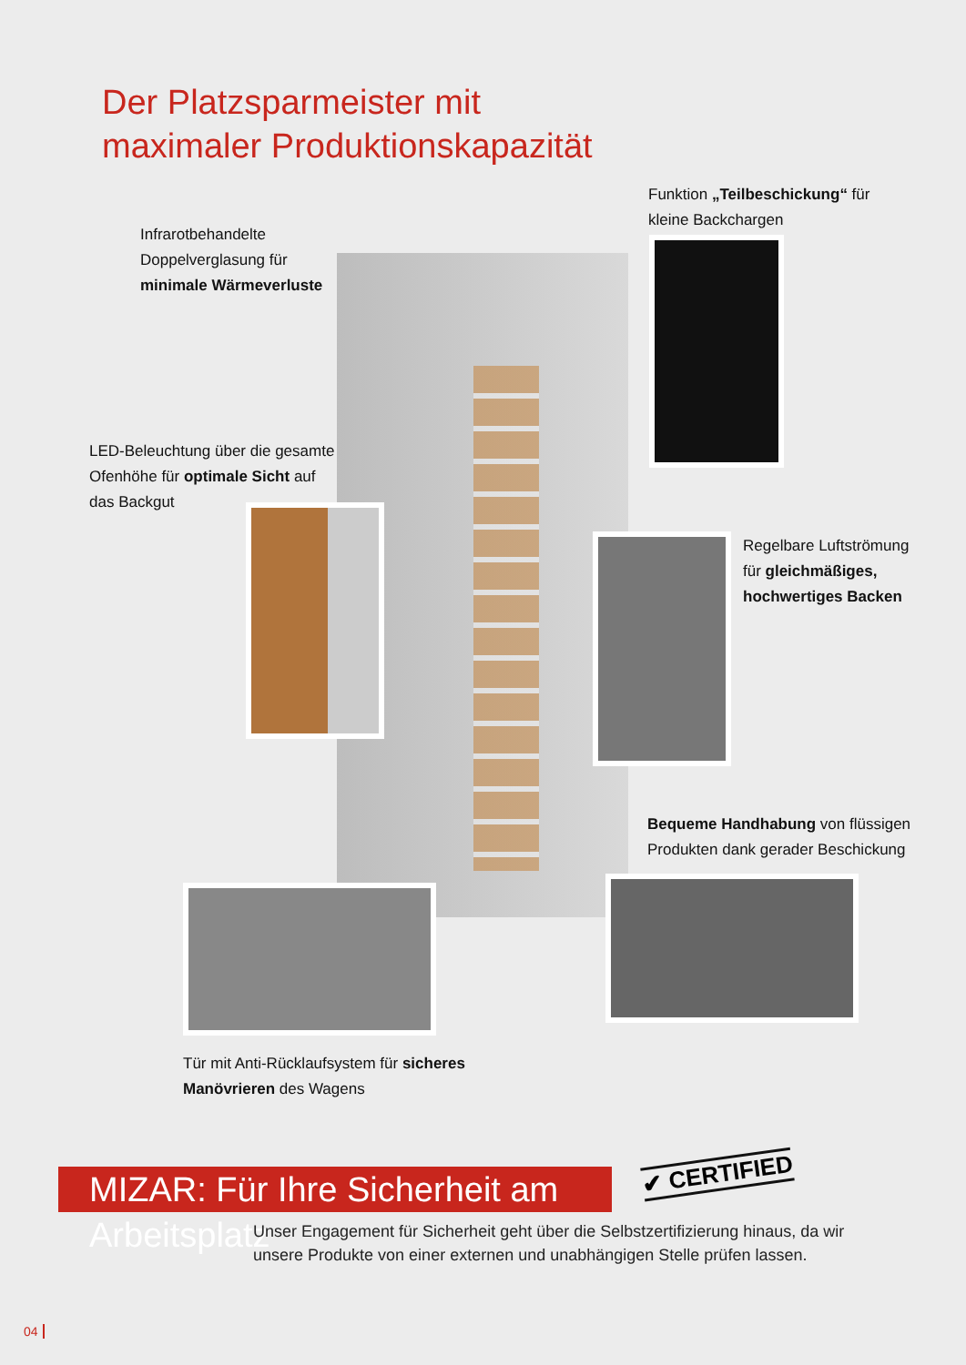Der Platzsparmeister mit
maximaler Produktionskapazität
Infrarotbehandelte
Doppelverglasung für
minimale Wärmeverluste
Funktion „Teilbeschickung“ für
kleine Backchargen
LED-Beleuchtung über die gesamte
Ofenhöhe für optimale Sicht auf
das Backgut
Regelbare Luftströmung
für gleichmäßiges,
hochwertiges Backen
Bequeme Handhabung von flüssigen
Produkten dank gerader Beschickung
Tür mit Anti-Rücklaufsystem für sicheres
Manövrieren des Wagens
MIZAR: Für Ihre Sicherheit am Arbeitsplatz
✔ CERTIFIED
Unser Engagement für Sicherheit geht über die Selbstzertifizierung hinaus, da wir
unsere Produkte von einer externen und unabhängigen Stelle prüfen lassen.
04